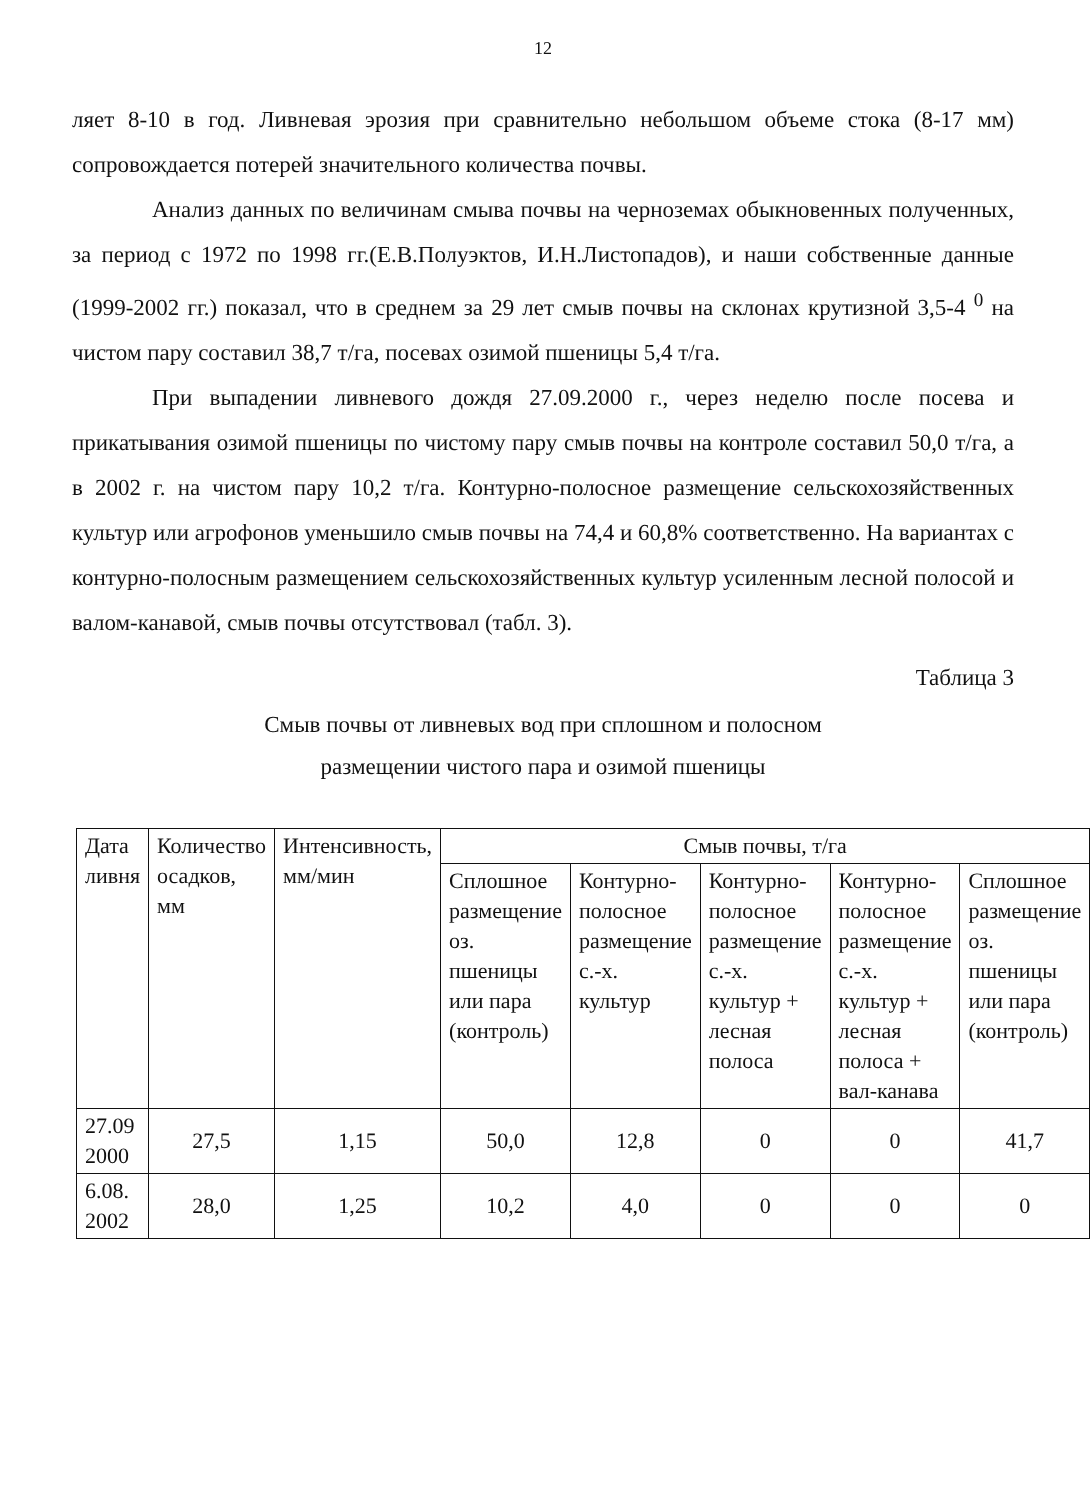12
ляет 8-10 в год. Ливневая эрозия при сравнительно небольшом объеме стока (8-17 мм) сопровождается потерей значительного количества почвы.
Анализ данных по величинам смыва почвы на черноземах обыкновенных полученных, за период с 1972 по 1998 гг.(Е.В.Полуэктов, И.Н.Листопадов), и наши собственные данные (1999-2002 гг.) показал, что в среднем за 29 лет смыв почвы на склонах крутизной 3,5-4 <sup>0</sup> на чистом пару составил 38,7 т/га, посевах озимой пшеницы 5,4 т/га.
При выпадении ливневого дождя 27.09.2000 г., через неделю после посева и прикатывания озимой пшеницы по чистому пару смыв почвы на контроле составил 50,0 т/га, а в 2002 г. на чистом пару 10,2 т/га. Контурно-полосное размещение сельскохозяйственных культур или агрофонов уменьшило смыв почвы на 74,4 и 60,8% соответственно. На вариантах с контурно-полосным размещением сельскохозяйственных культур усиленным лесной полосой и валом-канавой, смыв почвы отсутствовал (табл. 3).
Таблица 3
Смыв почвы от ливневых вод при сплошном и полосном
размещении чистого пара и озимой пшеницы
| Дата ливня | Количество осадков, мм | Интенсивность, мм/мин | Смыв почвы, т/га | | | | |
| --- | --- | --- | --- | --- | --- | --- | --- |
| | | | Сплошное размещение оз. пшеницы или пара (контроль) | Контурно-полосное размещение с.-х. культур | Контурно-полосное размещение с.-х. культур + лесная полоса | Контурно-полосное размещение с.-х. культур + лесная полоса + вал-канава | Сплошное размещение оз. пшеницы или пара (контроль) |
| 27.09 2000 | 27,5 | 1,15 | 50,0 | 12,8 | 0 | 0 | 41,7 |
| 6.08. 2002 | 28,0 | 1,25 | 10,2 | 4,0 | 0 | 0 | 0 |